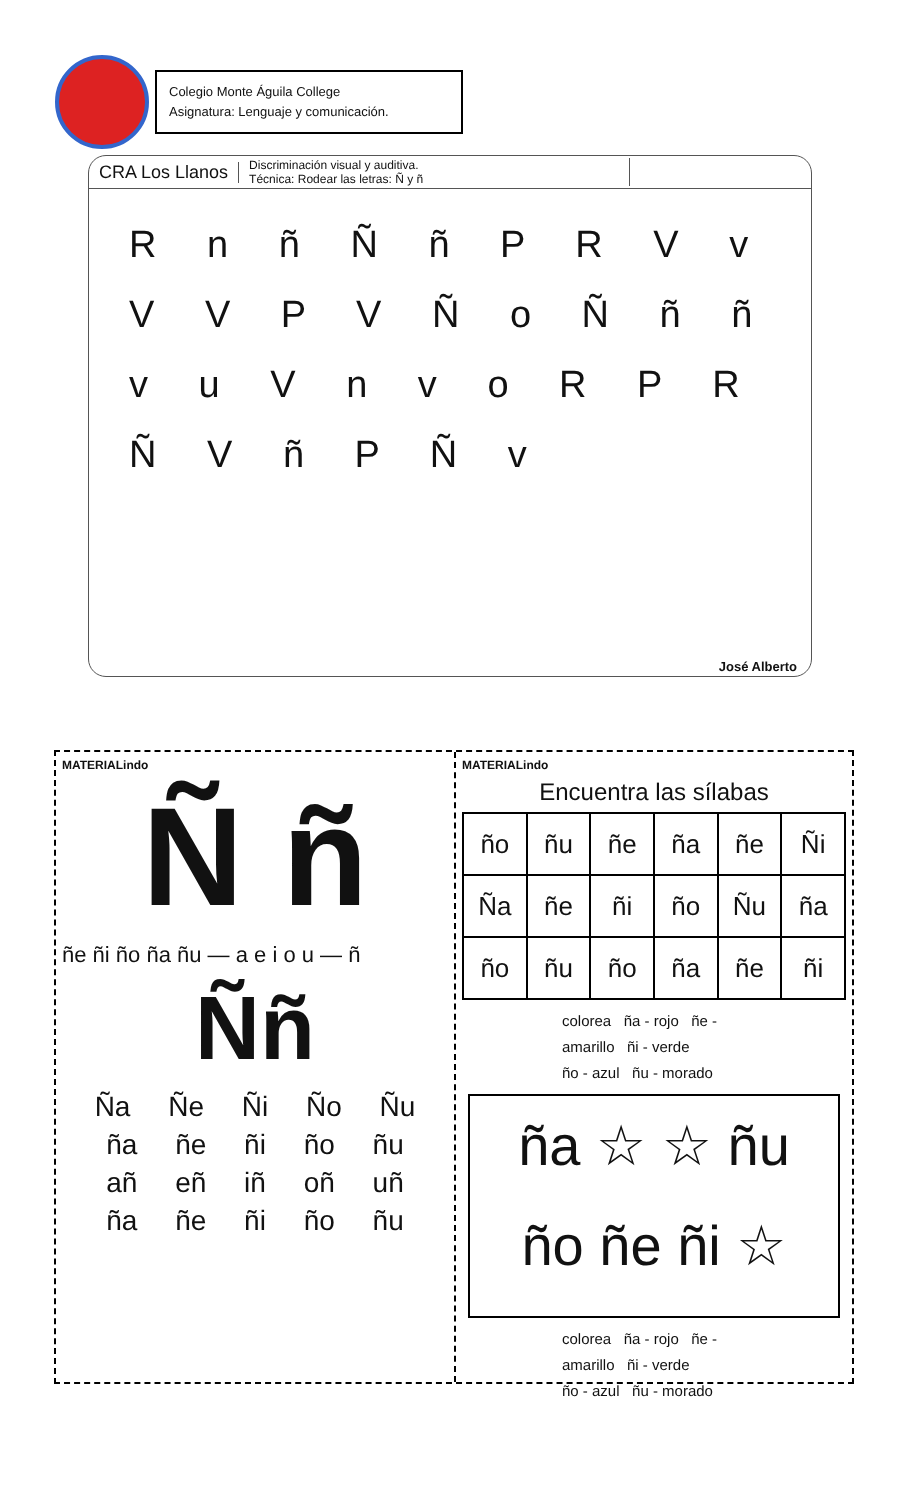Colegio Monte Águila College
Asignatura: Lenguaje y comunicación.
CRA Los Llanos
Discriminación visual y auditiva.
Técnica: Rodear las letras: Ñ y ñ
R n ñ Ñ ñ P R V v V V P V Ñ o Ñ ñ ñ v u V n v o R P R Ñ V ñ P Ñ v
José Alberto
MATERIALindo
Ñ ñ
ñe ñi ño ña ñu — a e i o u — ñ
Ññ
Ña Ñe Ñi Ño Ñu
ña ñe ñi ño ñu
añ eñ iñ oñ uñ
ña ñe ñi ño ñu
MATERIALindo
Encuentra las sílabas
| ño | ñu | ñe | ña | ñe | Ñi |
| Ña | ñe | ñi | ño | Ñu | ña |
| ño | ñu | ño | ña | ñe | ñi |
colorea ña - rojo ñe - amarillo ñi - verde
ño - azul ñu - morado
ña ☆ ☆ ñu
ño ñe ñi ☆
colorea ña - rojo ñe - amarillo ñi - verde
ño - azul ñu - morado